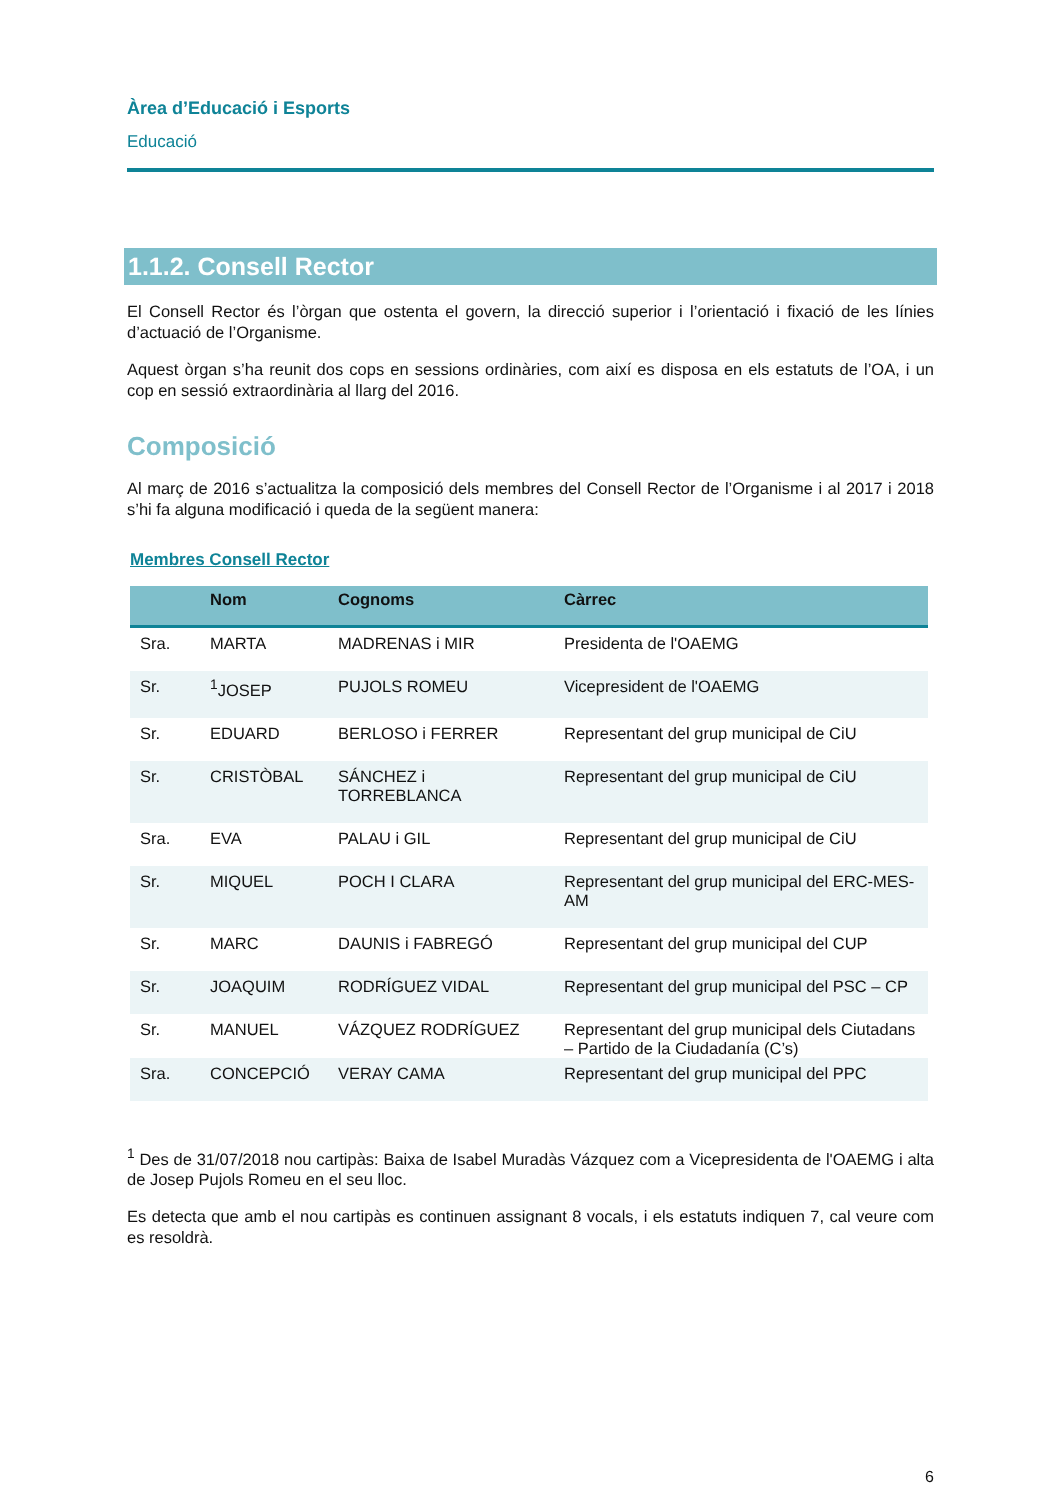Àrea d’Educació i Esports
Educació
1.1.2. Consell Rector
El Consell Rector és l’òrgan que ostenta el govern, la direcció superior i l’orientació i fixació de les línies d’actuació de l’Organisme.
Aquest òrgan s’ha reunit dos cops en sessions ordinàries, com així es disposa en els estatuts de l’OA, i un cop en sessió extraordinària al llarg del 2016.
Composició
Al març de 2016 s’actualitza la composició dels membres del Consell Rector de l’Organisme i al 2017 i 2018 s’hi fa alguna modificació i queda de la següent manera:
Membres Consell Rector
| | Nom | Cognoms | Càrrec |
| --- | --- | --- | --- |
| Sra. | MARTA | MADRENAS i MIR | Presidenta de l'OAEMG |
| Sr. | <sup>1</sup> JOSEP | PUJOLS ROMEU | Vicepresident de l'OAEMG |
| Sr. | EDUARD | BERLOSO i FERRER | Representant del grup municipal de CiU |
| Sr. | CRISTÒBAL | SÁNCHEZ i TORREBLANCA | Representant del grup municipal de CiU |
| Sra. | EVA | PALAU i GIL | Representant del grup municipal de CiU |
| Sr. | MIQUEL | POCH I CLARA | Representant del grup municipal del ERC-MES-AM |
| Sr. | MARC | DAUNIS i FABREGÓ | Representant del grup municipal del CUP |
| Sr. | JOAQUIM | RODRÍGUEZ VIDAL | Representant del grup municipal del PSC – CP |
| Sr. | MANUEL | VÁZQUEZ RODRÍGUEZ | Representant del grup municipal dels Ciutadans – Partido de la Ciudadanía (C’s) |
| Sra. | CONCEPCIÓ | VERAY CAMA | Representant del grup municipal del PPC |
<sup>1</sup> Des de 31/07/2018 nou cartipàs: Baixa de Isabel Muradàs Vázquez com a Vicepresidenta de l'OAEMG i alta de Josep Pujols Romeu en el seu lloc.
Es detecta que amb el nou cartipàs es continuen assignant 8 vocals, i els estatuts indiquen 7, cal veure com es resoldrà.
6